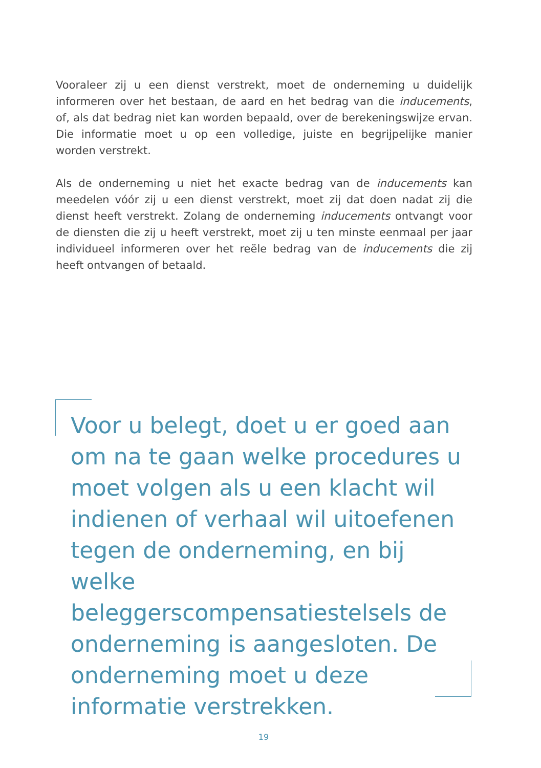Vooraleer zij u een dienst verstrekt, moet de onderneming u duidelijk informeren over het bestaan, de aard en het bedrag van die inducements, of, als dat bedrag niet kan worden bepaald, over de berekeningswijze ervan. Die informatie moet u op een volledige, juiste en begrijpelijke manier worden verstrekt.
Als de onderneming u niet het exacte bedrag van de inducements kan meedelen vóór zij u een dienst verstrekt, moet zij dat doen nadat zij die dienst heeft verstrekt. Zolang de onderneming inducements ontvangt voor de diensten die zij u heeft verstrekt, moet zij u ten minste eenmaal per jaar individueel informeren over het reële bedrag van de inducements die zij heeft ontvangen of betaald.
Voor u belegt, doet u er goed aan om na te gaan welke procedures u moet volgen als u een klacht wil indienen of verhaal wil uitoefenen tegen de onderneming, en bij welke beleggerscompensatiestelsels de onderneming is aangesloten. De onderneming moet u deze informatie verstrekken.
19